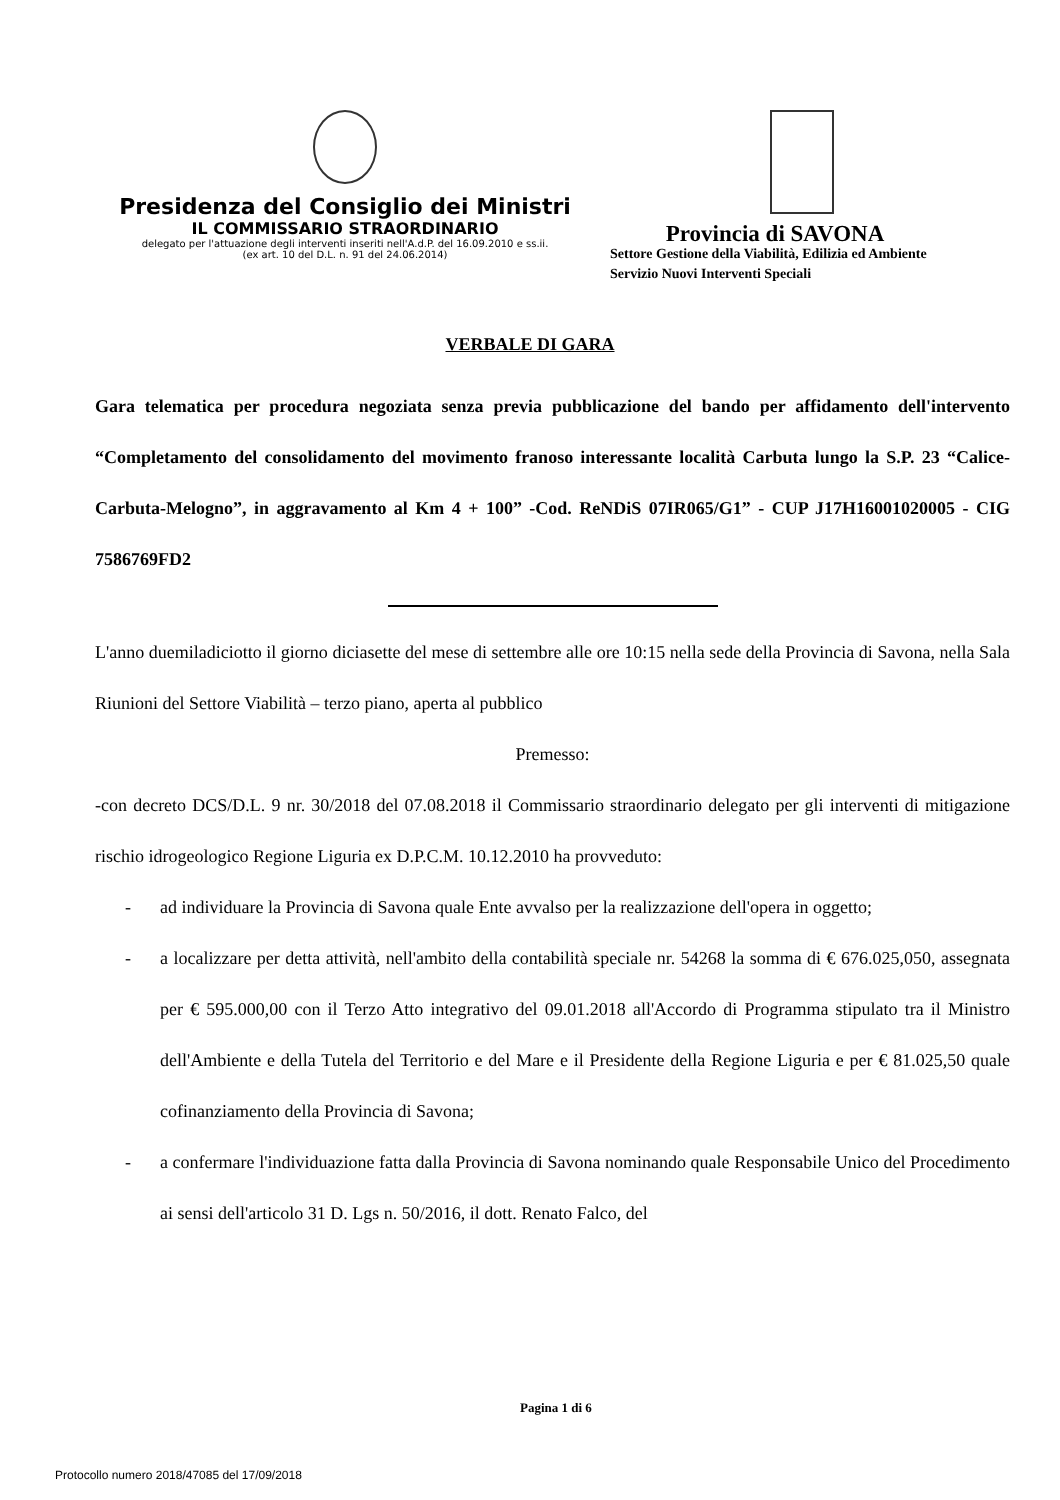Presidenza del Consiglio dei Ministri
IL COMMISSARIO STRAORDINARIO
delegato per l'attuazione degli interventi inseriti nell'A.d.P. del 16.09.2010 e ss.ii.
(ex art. 10 del D.L. n. 91 del 24.06.2014)
Provincia di SAVONA
Settore Gestione della Viabilità, Edilizia ed Ambiente
Servizio Nuovi Interventi Speciali
VERBALE DI GARA
Gara telematica per procedura negoziata senza previa pubblicazione del bando per affidamento dell'intervento “Completamento del consolidamento del movimento franoso interessante località Carbuta lungo la S.P. 23 “Calice-Carbuta-Melogno”, in aggravamento al Km 4 + 100” -Cod. ReNDiS 07IR065/G1” - CUP J17H16001020005 - CIG 7586769FD2
L'anno duemiladiciotto il giorno diciasette del mese di settembre alle ore 10:15 nella sede della Provincia di Savona, nella Sala Riunioni del Settore Viabilità – terzo piano, aperta al pubblico
Premesso:
-con decreto DCS/D.L. 9 nr. 30/2018 del 07.08.2018 il Commissario straordinario delegato per gli interventi di mitigazione rischio idrogeologico Regione Liguria ex D.P.C.M. 10.12.2010 ha provveduto:
- ad individuare la Provincia di Savona quale Ente avvalso per la realizzazione dell'opera in oggetto;
- a localizzare per detta attività, nell'ambito della contabilità speciale nr. 54268 la somma di € 676.025,050, assegnata per € 595.000,00 con il Terzo Atto integrativo del 09.01.2018 all'Accordo di Programma stipulato tra il Ministro dell'Ambiente e della Tutela del Territorio e del Mare e il Presidente della Regione Liguria e per € 81.025,50 quale cofinanziamento della Provincia di Savona;
- a confermare l'individuazione fatta dalla Provincia di Savona nominando quale Responsabile Unico del Procedimento ai sensi dell'articolo 31 D. Lgs n. 50/2016, il dott. Renato Falco, del
Pagina 1 di 6
Protocollo numero 2018/47085 del 17/09/2018